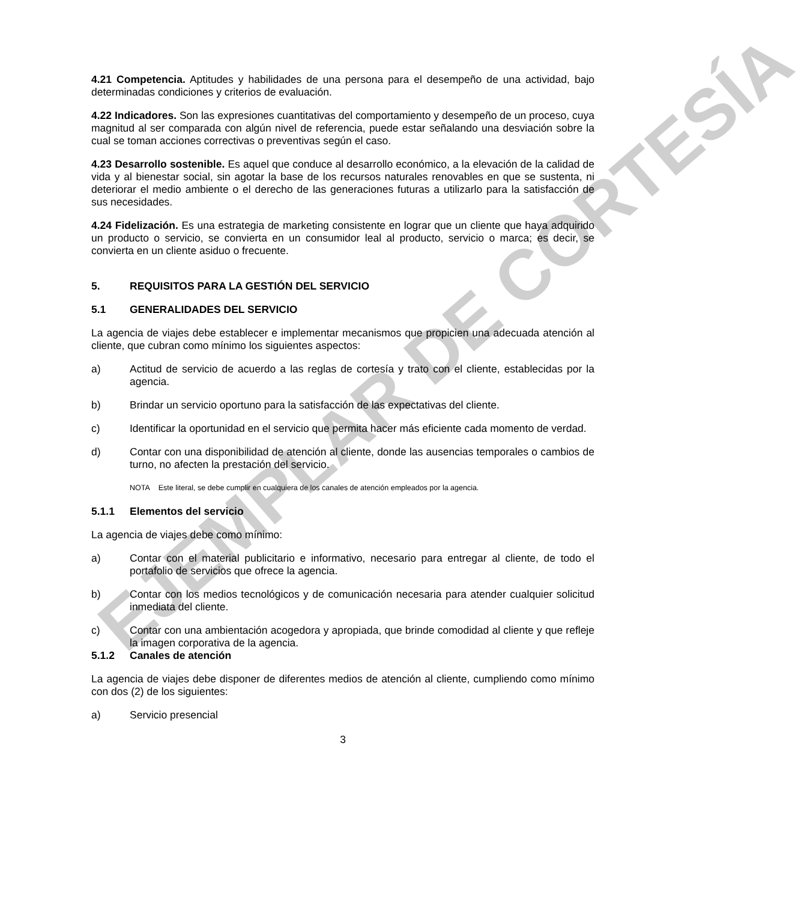EJEMPLAR DE CORTESÍA
4.21 Competencia. Aptitudes y habilidades de una persona para el desempeño de una actividad, bajo determinadas condiciones y criterios de evaluación.
4.22 Indicadores. Son las expresiones cuantitativas del comportamiento y desempeño de un proceso, cuya magnitud al ser comparada con algún nivel de referencia, puede estar señalando una desviación sobre la cual se toman acciones correctivas o preventivas según el caso.
4.23 Desarrollo sostenible. Es aquel que conduce al desarrollo económico, a la elevación de la calidad de vida y al bienestar social, sin agotar la base de los recursos naturales renovables en que se sustenta, ni deteriorar el medio ambiente o el derecho de las generaciones futuras a utilizarlo para la satisfacción de sus necesidades.
4.24 Fidelización. Es una estrategia de marketing consistente en lograr que un cliente que haya adquirido un producto o servicio, se convierta en un consumidor leal al producto, servicio o marca; es decir, se convierta en un cliente asiduo o frecuente.
5. REQUISITOS PARA LA GESTIÓN DEL SERVICIO
5.1 GENERALIDADES DEL SERVICIO
La agencia de viajes debe establecer e implementar mecanismos que propicien una adecuada atención al cliente, que cubran como mínimo los siguientes aspectos:
a) Actitud de servicio de acuerdo a las reglas de cortesía y trato con el cliente, establecidas por la agencia.
b) Brindar un servicio oportuno para la satisfacción de las expectativas del cliente.
c) Identificar la oportunidad en el servicio que permita hacer más eficiente cada momento de verdad.
d) Contar con una disponibilidad de atención al cliente, donde las ausencias temporales o cambios de turno, no afecten la prestación del servicio.
NOTA Este literal, se debe cumplir en cualquiera de los canales de atención empleados por la agencia.
5.1.1 Elementos del servicio
La agencia de viajes debe como mínimo:
a) Contar con el material publicitario e informativo, necesario para entregar al cliente, de todo el portafolio de servicios que ofrece la agencia.
b) Contar con los medios tecnológicos y de comunicación necesaria para atender cualquier solicitud inmediata del cliente.
c) Contar con una ambientación acogedora y apropiada, que brinde comodidad al cliente y que refleje la imagen corporativa de la agencia.
5.1.2 Canales de atención
La agencia de viajes debe disponer de diferentes medios de atención al cliente, cumpliendo como mínimo con dos (2) de los siguientes:
a) Servicio presencial
3